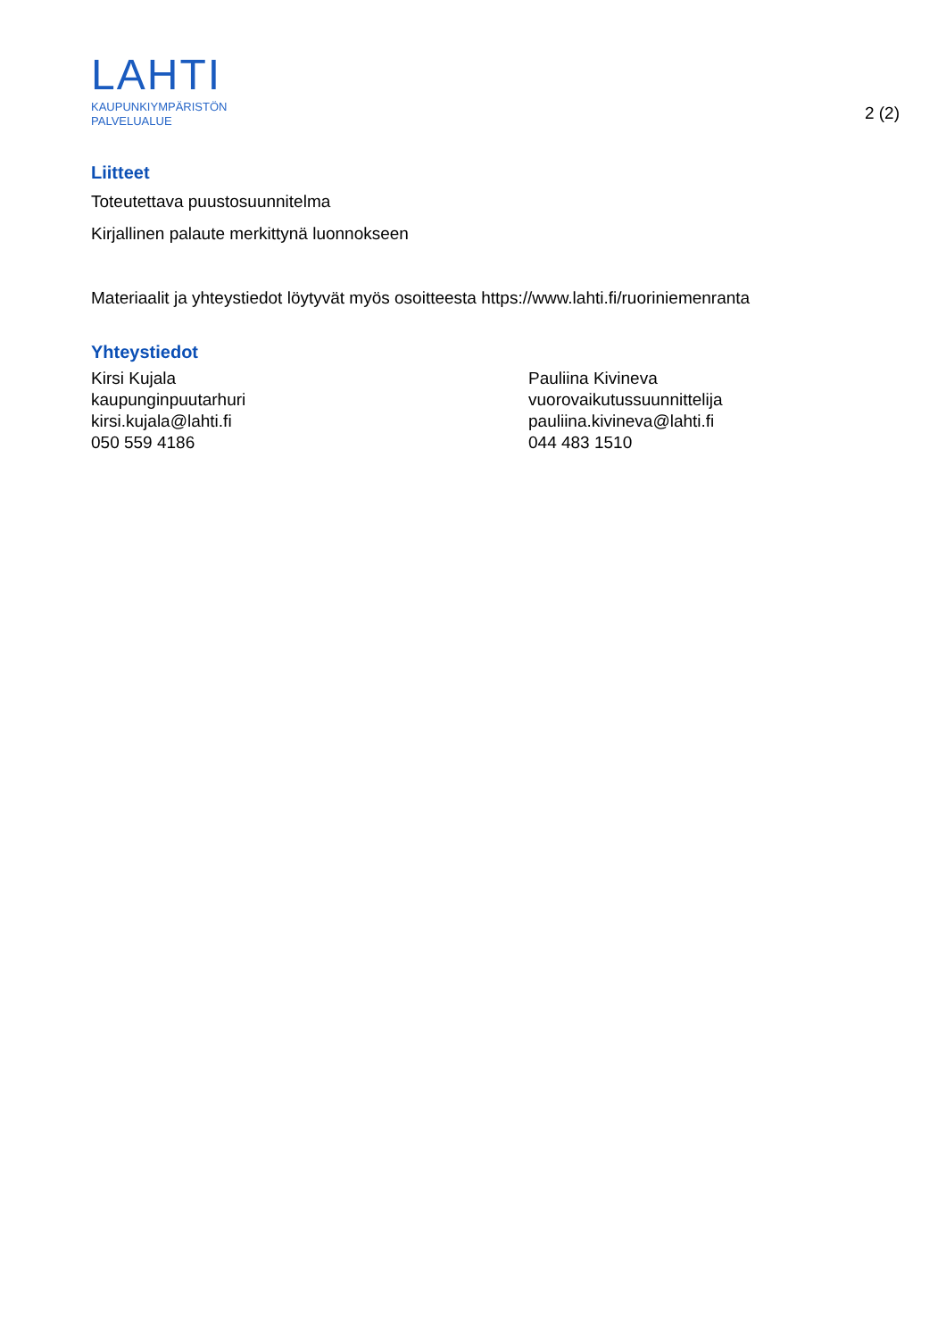LAHTI
KAUPUNKIYMPÄRISTÖN
PALVELUALUE
2 (2)
Liitteet
Toteutettava puustosuunnitelma
Kirjallinen palaute merkittynä luonnokseen
Materiaalit ja yhteystiedot löytyvät myös osoitteesta https://www.lahti.fi/ruoriniemenranta
Yhteystiedot
Kirsi Kujala
kaupunginpuutarhuri
kirsi.kujala@lahti.fi
050 559 4186
Pauliina Kivineva
vuorovaikutussuunnittelija
pauliina.kivineva@lahti.fi
044 483 1510